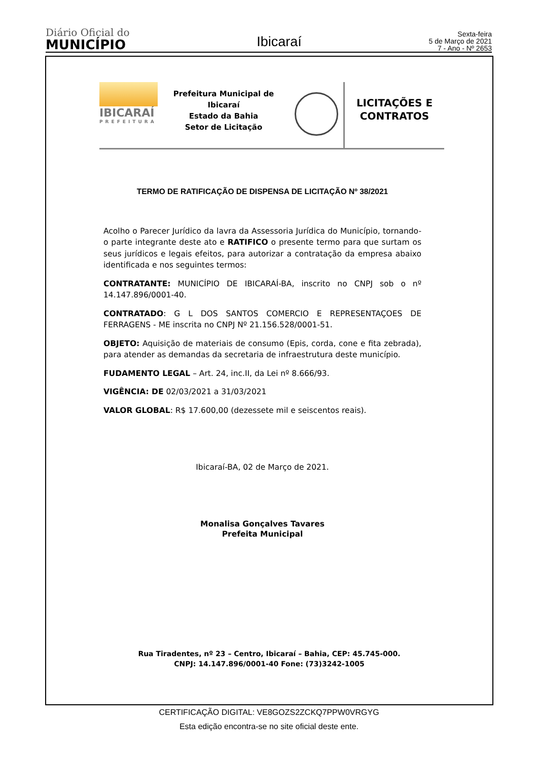Diário Oficial do
MUNICÍPIO
Ibicaraí
Sexta-feira
5 de Março de 2021
7 - Ano - Nº 2653
IBICARAÍ
PREFEITURA
Prefeitura Municipal de Ibicaraí
Estado da Bahia
Setor de Licitação
LICITAÇÕES E
CONTRATOS
TERMO DE RATIFICAÇÃO DE DISPENSA DE LICITAÇÃO Nº 38/2021
Acolho o Parecer Jurídico da lavra da Assessoria Jurídica do Município, tornando-o parte integrante deste ato e RATIFICO o presente termo para que surtam os seus jurídicos e legais efeitos, para autorizar a contratação da empresa abaixo identificada e nos seguintes termos:
CONTRATANTE: MUNICÍPIO DE IBICARAÍ-BA, inscrito no CNPJ sob o nº 14.147.896/0001-40.
CONTRATADO: G L DOS SANTOS COMERCIO E REPRESENTAÇOES DE FERRAGENS - ME inscrita no CNPJ Nº 21.156.528/0001-51.
OBJETO: Aquisição de materiais de consumo (Epis, corda, cone e fita zebrada), para atender as demandas da secretaria de infraestrutura deste município.
FUDAMENTO LEGAL – Art. 24, inc.II, da Lei nº 8.666/93.
VIGÊNCIA: DE 02/03/2021 a 31/03/2021
VALOR GLOBAL: R$ 17.600,00 (dezessete mil e seiscentos reais).
Ibicaraí-BA, 02 de Março de 2021.
Monalisa Gonçalves Tavares
Prefeita Municipal
Rua Tiradentes, nº 23 – Centro, Ibicaraí – Bahia, CEP: 45.745-000.
CNPJ: 14.147.896/0001-40 Fone: (73)3242-1005
CERTIFICAÇÃO DIGITAL: VE8GOZS2ZCKQ7PPW0VRGYG
Esta edição encontra-se no site oficial deste ente.